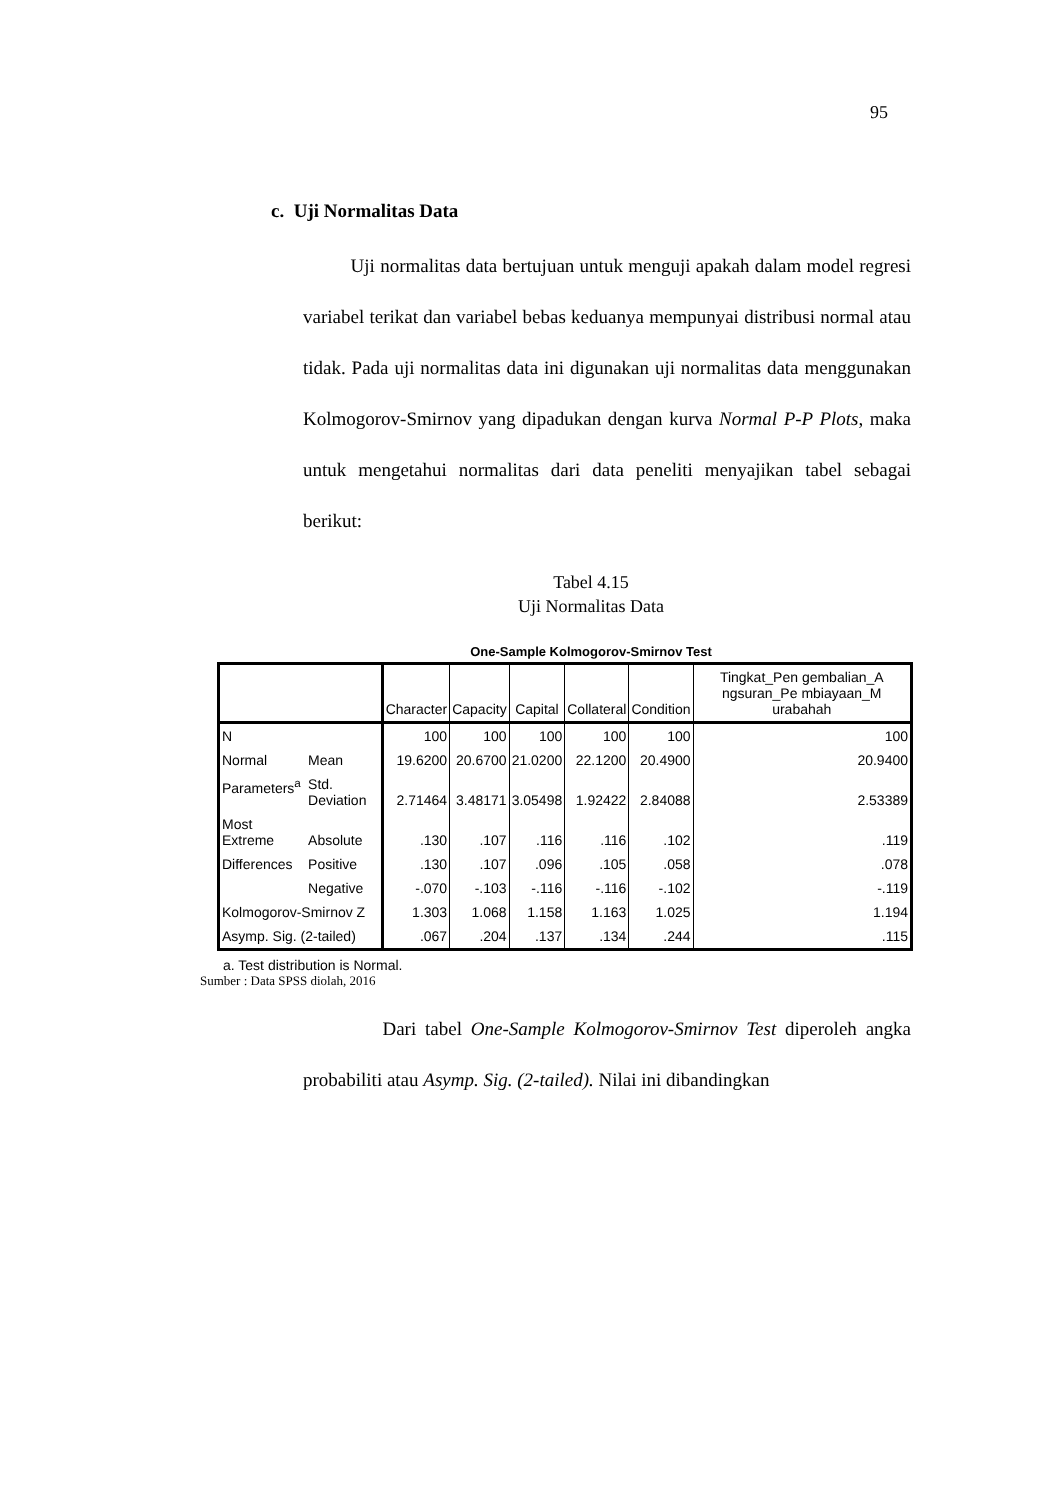95
c. Uji Normalitas Data
Uji normalitas data bertujuan untuk menguji apakah dalam model regresi variabel terikat dan variabel bebas keduanya mempunyai distribusi normal atau tidak. Pada uji normalitas data ini digunakan uji normalitas data menggunakan Kolmogorov-Smirnov yang dipadukan dengan kurva Normal P-P Plots, maka untuk mengetahui normalitas dari data peneliti menyajikan tabel sebagai berikut:
Tabel 4.15
Uji Normalitas Data
One-Sample Kolmogorov-Smirnov Test
| | | Character | Capacity | Capital | Collateral | Condition | Tingkat_Pen gembalian_A ngsuran_Pe mbiayaan_M urabahah |
| --- | --- | --- | --- | --- | --- | --- | --- |
| N | | 100 | 100 | 100 | 100 | 100 | 100 |
| Normal | Mean | 19.6200 | 20.6700 | 21.0200 | 22.1200 | 20.4900 | 20.9400 |
| Parameters<sup>a</sup> | Std. Deviation | 2.71464 | 3.48171 | 3.05498 | 1.92422 | 2.84088 | 2.53389 |
| Most Extreme | Absolute | .130 | .107 | .116 | .116 | .102 | .119 |
| Differences | Positive | .130 | .107 | .096 | .105 | .058 | .078 |
| | Negative | -.070 | -.103 | -.116 | -.116 | -.102 | -.119 |
| Kolmogorov-Smirnov Z | | 1.303 | 1.068 | 1.158 | 1.163 | 1.025 | 1.194 |
| Asymp. Sig. (2-tailed) | | .067 | .204 | .137 | .134 | .244 | .115 |
a. Test distribution is Normal.
Sumber : Data SPSS diolah, 2016
Dari tabel One-Sample Kolmogorov-Smirnov Test diperoleh angka probabiliti atau Asymp. Sig. (2-tailed). Nilai ini dibandingkan